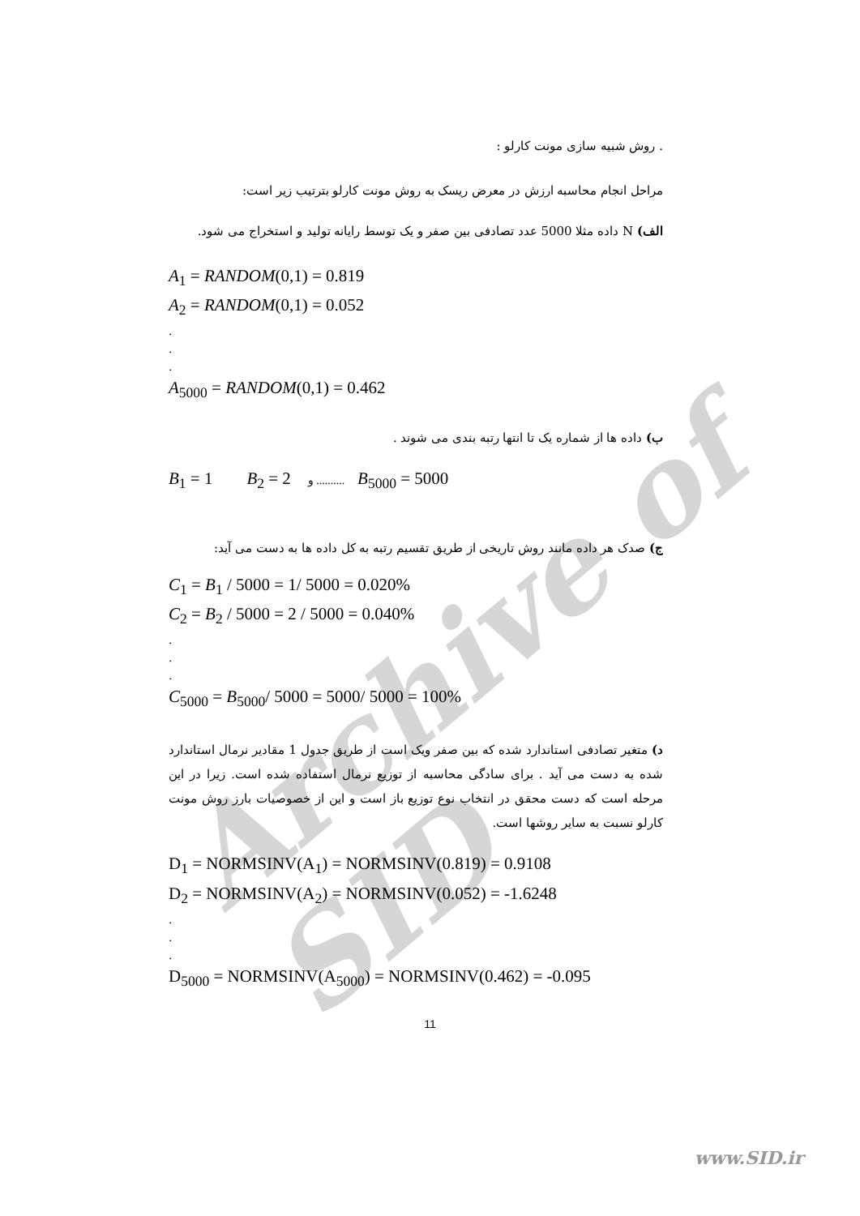Archive of SID
. روش شبیه سازی مونت کارلو :
مراحل انجام محاسبه ارزش در معرض ریسک به روش مونت کارلو بترتیب زیر است:
الف) N داده مثلا 5000 عدد تصادفی بین صفر و یک توسط رایانه تولید و استخراج می شود.
A<sub>1</sub> = RANDOM(0,1) = 0.819
A<sub>2</sub> = RANDOM(0,1) = 0.052
.
.
.
A<sub>5000</sub> = RANDOM(0,1) = 0.462
ب) داده ها از شماره یک تا انتها رتبه بندی می شوند .
B<sub>1</sub> = 1 B<sub>2</sub> = 2 و .......... B<sub>5000</sub> = 5000
ج) صدک هر داده مانند روش تاریخی از طریق تقسیم رتبه به کل داده ها به دست می آید:
C<sub>1</sub> = B<sub>1</sub> / 5000 = 1/ 5000 = 0.020%
C<sub>2</sub> = B<sub>2</sub> / 5000 = 2 / 5000 = 0.040%
.
.
.
C<sub>5000</sub> = B<sub>5000</sub>/ 5000 = 5000/ 5000 = 100%
د) متغیر تصادفی استاندارد شده که بین صفر ویک است از طریق جدول 1 مقادیر نرمال استاندارد شده به دست می آید . برای سادگی محاسبه از توزیع نرمال استفاده شده است. زیرا در این مرحله است که دست محقق در انتخاب نوع توزیع باز است و این از خصوصیات بارز روش مونت کارلو نسبت به سایر روشها است.
D<sub>1</sub> = NORMSINV(A<sub>1</sub>) = NORMSINV(0.819) = 0.9108
D<sub>2</sub> = NORMSINV(A<sub>2</sub>) = NORMSINV(0.052) = -1.6248
.
.
.
D<sub>5000</sub> = NORMSINV(A<sub>5000</sub>) = NORMSINV(0.462) = -0.095
11
www.SID.ir